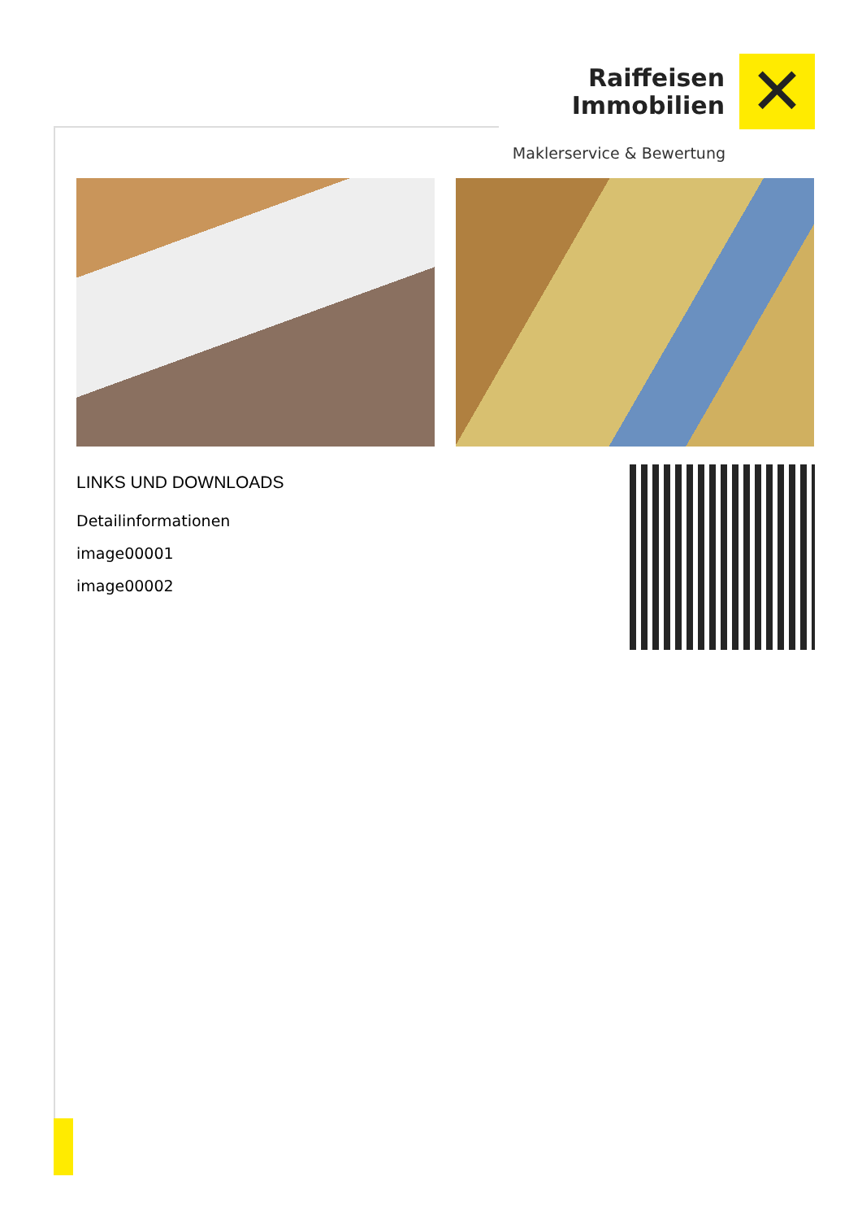Raiffeisen
Immobilien
✕
Maklerservice & Bewertung
LINKS UND DOWNLOADS
Detailinformationen
image00001
image00002